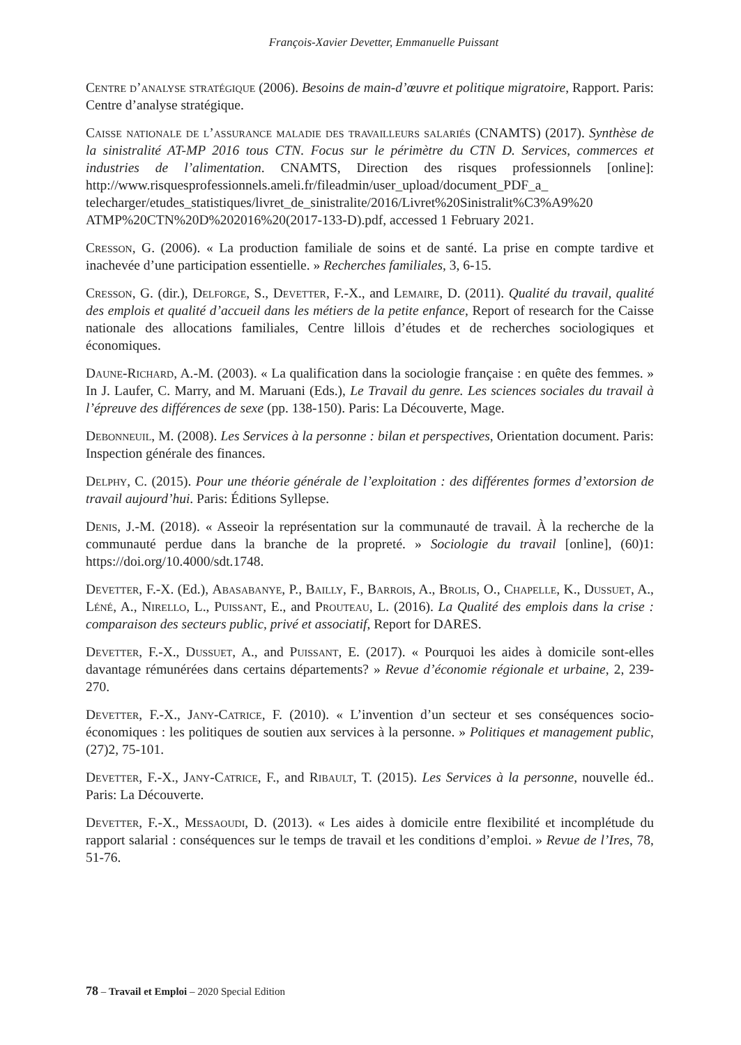François-Xavier Devetter, Emmanuelle Puissant
Centre d’analyse stratégique (2006). Besoins de main-d’œuvre et politique migratoire, Rapport. Paris: Centre d’analyse stratégique.
Caisse nationale de l’assurance maladie des travailleurs salariés (CNAMTS) (2017). Synthèse de la sinistralité AT-MP 2016 tous CTN. Focus sur le périmètre du CTN D. Services, commerces et industries de l’alimentation. CNAMTS, Direction des risques professionnels [online]: http://www.risquesprofessionnels.ameli.fr/fileadmin/user_upload/document_PDF_a_ telecharger/etudes_statistiques/livret_de_sinistralite/2016/Livret%20Sinistralit%C3%A9%20 ATMP%20CTN%20D%202016%20(2017-133-D).pdf, accessed 1 February 2021.
Cresson, G. (2006). « La production familiale de soins et de santé. La prise en compte tardive et inachevée d’une participation essentielle. » Recherches familiales, 3, 6-15.
Cresson, G. (dir.), Delforge, S., Devetter, F.-X., and Lemaire, D. (2011). Qualité du travail, qualité des emplois et qualité d’accueil dans les métiers de la petite enfance, Report of research for the Caisse nationale des allocations familiales, Centre lillois d’études et de recherches sociologiques et économiques.
Daune-Richard, A.-M. (2003). « La qualification dans la sociologie française : en quête des femmes. » In J. Laufer, C. Marry, and M. Maruani (Eds.), Le Travail du genre. Les sciences sociales du travail à l’épreuve des différences de sexe (pp. 138-150). Paris: La Découverte, Mage.
Debonneuil, M. (2008). Les Services à la personne : bilan et perspectives, Orientation document. Paris: Inspection générale des finances.
Delphy, C. (2015). Pour une théorie générale de l’exploitation : des différentes formes d’extorsion de travail aujourd’hui. Paris: Éditions Syllepse.
Denis, J.-M. (2018). « Asseoir la représentation sur la communauté de travail. À la recherche de la communauté perdue dans la branche de la propreté. » Sociologie du travail [online], (60)1: https://doi.org/10.4000/sdt.1748.
Devetter, F.-X. (Ed.), Abasabanye, P., Bailly, F., Barrois, A., Brolis, O., Chapelle, K., Dussuet, A., Léné, A., Nirello, L., Puissant, E., and Prouteau, L. (2016). La Qualité des emplois dans la crise : comparaison des secteurs public, privé et associatif, Report for DARES.
Devetter, F.-X., Dussuet, A., and Puissant, E. (2017). « Pourquoi les aides à domicile sont-elles davantage rémunérées dans certains départements? » Revue d’économie régionale et urbaine, 2, 239-270.
Devetter, F.-X., Jany-Catrice, F. (2010). « L’invention d’un secteur et ses conséquences socio-économiques : les politiques de soutien aux services à la personne. » Politiques et management public, (27)2, 75-101.
Devetter, F.-X., Jany-Catrice, F., and Ribault, T. (2015). Les Services à la personne, nouvelle éd.. Paris: La Découverte.
Devetter, F.-X., Messaoudi, D. (2013). « Les aides à domicile entre flexibilité et incomplétude du rapport salarial : conséquences sur le temps de travail et les conditions d’emploi. » Revue de l’Ires, 78, 51-76.
78 – Travail et Emploi – 2020 Special Edition